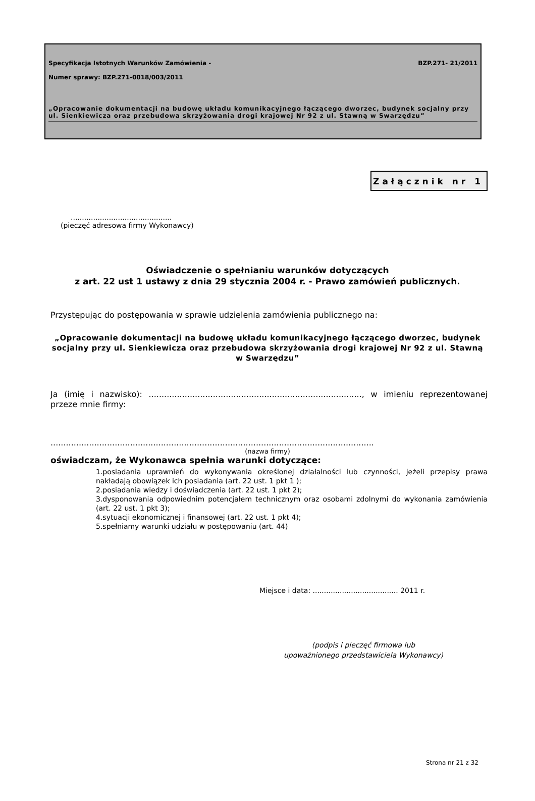Specyfikacja Istotnych Warunków Zamówienia - BZP.271- 21/2011
Numer sprawy: BZP.271-0018/003/2011
„Opracowanie dokumentacji na budowę układu komunikacyjnego łączącego dworzec, budynek socjalny przy ul. Sienkiewicza oraz przebudowa skrzyżowania drogi krajowej Nr 92 z ul. Stawną w Swarzędzu”
Załącznik nr 1
.............................................
(pieczęć adresowa firmy Wykonawcy)
Oświadczenie o spełnianiu warunków dotyczących
z art. 22 ust 1 ustawy z dnia 29 stycznia 2004 r. - Prawo zamówień publicznych.
Przystępując do postępowania w sprawie udzielenia zamówienia publicznego na:
„Opracowanie dokumentacji na budowę układu komunikacyjnego łączącego dworzec, budynek socjalny przy ul. Sienkiewicza oraz przebudowa skrzyżowania drogi krajowej Nr 92 z ul. Stawną w Swarzędzu”
Ja (imię i nazwisko): ..................................................................................., w imieniu reprezentowanej przeze mnie firmy:
..............................................................................................................................
(nazwa firmy)
oświadczam, że Wykonawca spełnia warunki dotyczące:
1.posiadania uprawnień do wykonywania określonej działalności lub czynności, jeżeli przepisy prawa nakładają obowiązek ich posiadania (art. 22 ust. 1 pkt 1 );
2.posiadania wiedzy i doświadczenia (art. 22 ust. 1 pkt 2);
3.dysponowania odpowiednim potencjałem technicznym oraz osobami zdolnymi do wykonania zamówienia (art. 22 ust. 1 pkt 3);
4.sytuacji ekonomicznej i finansowej (art. 22 ust. 1 pkt 4);
5.spełniamy warunki udziału w postępowaniu (art. 44)
Miejsce i data: ...................................... 2011 r.
(podpis i pieczęć firmowa lub
upoważnionego przedstawiciela Wykonawcy)
Strona nr 21 z 32